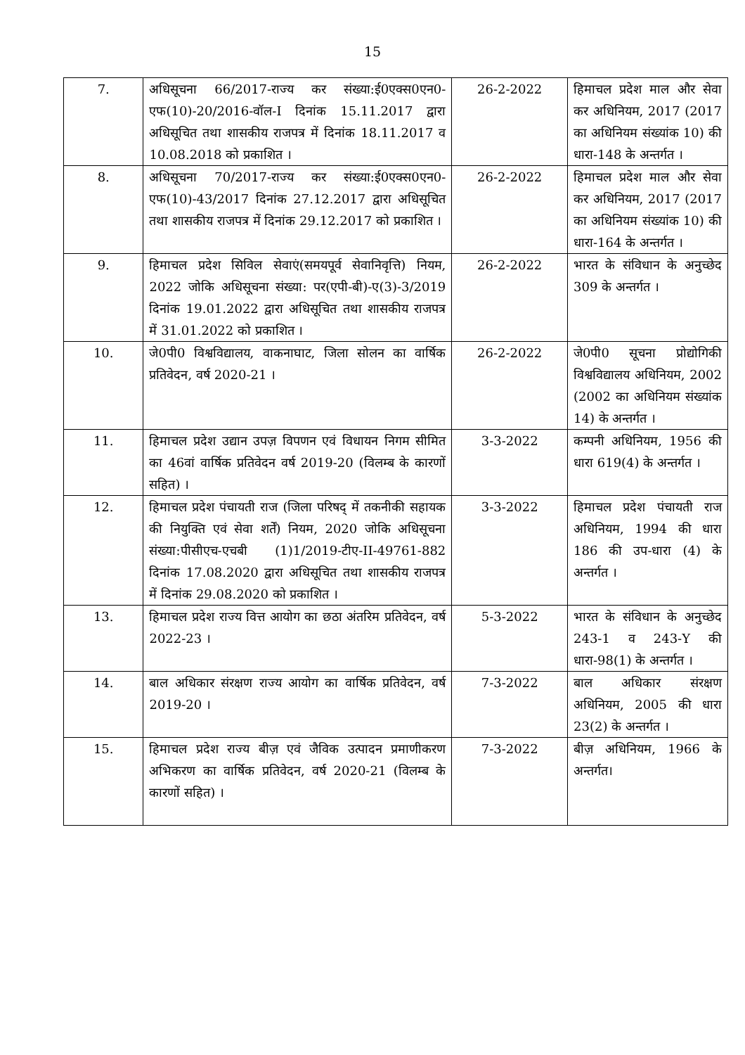15
| 7. | अधिसूचना 66/2017-राज्य कर संख्या:ई0एक्स0एन0-एफ(10)-20/2016-वॉल-I दिनांक 15.11.2017 द्वारा अधिसूचित तथा शासकीय राजपत्र में दिनांक 18.11.2017 व 10.08.2018 को प्रकाशित । | 26-2-2022 | हिमाचल प्रदेश माल और सेवा कर अधिनियम, 2017 (2017 का अधिनियम संख्यांक 10) की धारा-148 के अन्तर्गत । |
| 8. | अधिसूचना 70/2017-राज्य कर संख्या:ई0एक्स0एन0-एफ(10)-43/2017 दिनांक 27.12.2017 द्वारा अधिसूचित तथा शासकीय राजपत्र में दिनांक 29.12.2017 को प्रकाशित । | 26-2-2022 | हिमाचल प्रदेश माल और सेवा कर अधिनियम, 2017 (2017 का अधिनियम संख्यांक 10) की धारा-164 के अन्तर्गत । |
| 9. | हिमाचल प्रदेश सिविल सेवाएं(समयपूर्व सेवानिवृत्ति) नियम, 2022 जोकि अधिसूचना संख्या: पर(एपी-बी)-ए(3)-3/2019 दिनांक 19.01.2022 द्वारा अधिसूचित तथा शासकीय राजपत्र में 31.01.2022 को प्रकाशित । | 26-2-2022 | भारत के संविधान के अनुच्छेद 309 के अन्तर्गत । |
| 10. | जे0पी0 विश्वविद्यालय, वाकनाघाट, जिला सोलन का वार्षिक प्रतिवेदन, वर्ष 2020-21 । | 26-2-2022 | जे0पी0 सूचना प्रोद्योगिकी विश्वविद्यालय अधिनियम, 2002 (2002 का अधिनियम संख्यांक 14) के अन्तर्गत । |
| 11. | हिमाचल प्रदेश उद्यान उपज़ विपणन एवं विधायन निगम सीमित का 46वां वार्षिक प्रतिवेदन वर्ष 2019-20 (विलम्ब के कारणों सहित) । | 3-3-2022 | कम्पनी अधिनियम, 1956 की धारा 619(4) के अन्तर्गत । |
| 12. | हिमाचल प्रदेश पंचायती राज (जिला परिषद् में तकनीकी सहायक की नियुक्ति एवं सेवा शर्तें) नियम, 2020 जोकि अधिसूचना संख्या:पीसीएच-एचबी (1)1/2019-टीए-II-49761-882 दिनांक 17.08.2020 द्वारा अधिसूचित तथा शासकीय राजपत्र में दिनांक 29.08.2020 को प्रकाशित । | 3-3-2022 | हिमाचल प्रदेश पंचायती राज अधिनियम, 1994 की धारा 186 की उप-धारा (4) के अन्तर्गत । |
| 13. | हिमाचल प्रदेश राज्य वित्त आयोग का छठा अंतरिम प्रतिवेदन, वर्ष 2022-23 । | 5-3-2022 | भारत के संविधान के अनुच्छेद 243-1 व 243-Y की धारा-98(1) के अन्तर्गत । |
| 14. | बाल अधिकार संरक्षण राज्य आयोग का वार्षिक प्रतिवेदन, वर्ष 2019-20 । | 7-3-2022 | बाल अधिकार संरक्षण अधिनियम, 2005 की धारा 23(2) के अन्तर्गत । |
| 15. | हिमाचल प्रदेश राज्य बीज़ एवं जैविक उत्पादन प्रमाणीकरण अभिकरण का वार्षिक प्रतिवेदन, वर्ष 2020-21 (विलम्ब के कारणों सहित) । | 7-3-2022 | बीज़ अधिनियम, 1966 के अन्तर्गत। |